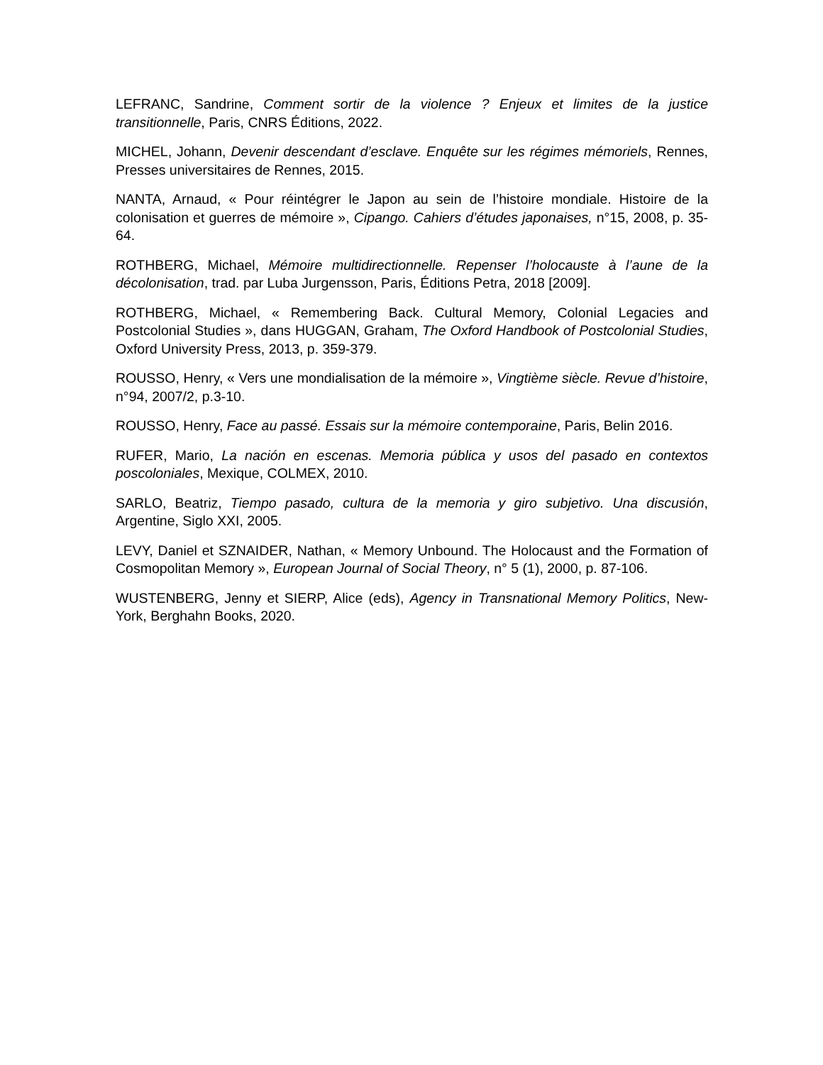LEFRANC, Sandrine, Comment sortir de la violence ? Enjeux et limites de la justice transitionnelle, Paris, CNRS Éditions, 2022.
MICHEL, Johann, Devenir descendant d’esclave. Enquête sur les régimes mémoriels, Rennes, Presses universitaires de Rennes, 2015.
NANTA, Arnaud, « Pour réintégrer le Japon au sein de l’histoire mondiale. Histoire de la colonisation et guerres de mémoire », Cipango. Cahiers d’études japonaises, n°15, 2008, p. 35-64.
ROTHBERG, Michael, Mémoire multidirectionnelle. Repenser l’holocauste à l’aune de la décolonisation, trad. par Luba Jurgensson, Paris, Éditions Petra, 2018 [2009].
ROTHBERG, Michael, « Remembering Back. Cultural Memory, Colonial Legacies and Postcolonial Studies », dans HUGGAN, Graham, The Oxford Handbook of Postcolonial Studies, Oxford University Press, 2013, p. 359-379.
ROUSSO, Henry, « Vers une mondialisation de la mémoire », Vingtième siècle. Revue d’histoire, n°94, 2007/2, p.3-10.
ROUSSO, Henry, Face au passé. Essais sur la mémoire contemporaine, Paris, Belin 2016.
RUFER, Mario, La nación en escenas. Memoria pública y usos del pasado en contextos poscoloniales, Mexique, COLMEX, 2010.
SARLO, Beatriz, Tiempo pasado, cultura de la memoria y giro subjetivo. Una discusión, Argentine, Siglo XXI, 2005.
LEVY, Daniel et SZNAIDER, Nathan, « Memory Unbound. The Holocaust and the Formation of Cosmopolitan Memory », European Journal of Social Theory, n° 5 (1), 2000, p. 87-106.
WUSTENBERG, Jenny et SIERP, Alice (eds), Agency in Transnational Memory Politics, New-York, Berghahn Books, 2020.